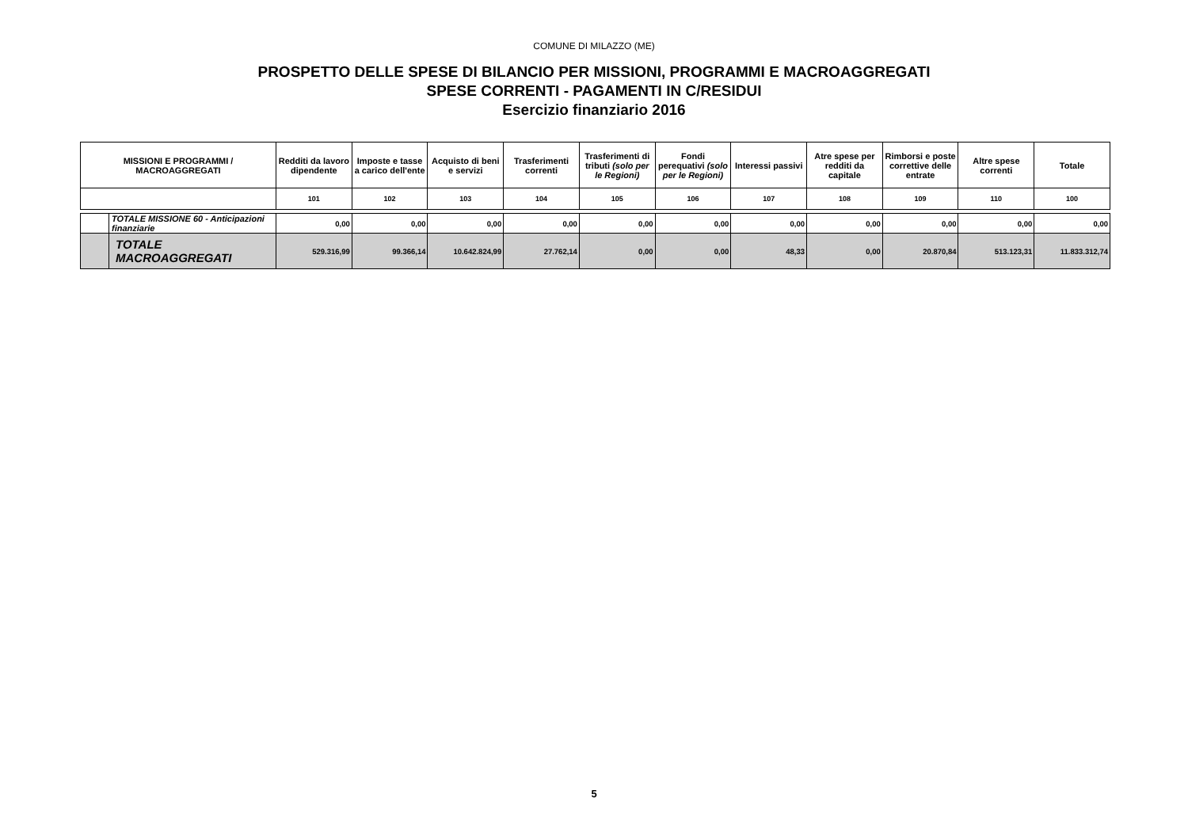COMUNE DI MILAZZO (ME)
PROSPETTO DELLE SPESE DI BILANCIO PER MISSIONI, PROGRAMMI E MACROAGGREGATI
SPESE CORRENTI - PAGAMENTI IN C/RESIDUI
Esercizio finanziario 2016
| MISSIONI E PROGRAMMI / MACROAGGREGATI | | Redditi da lavoro dipendente | Imposte e tasse a carico dell'ente | Acquisto di beni e servizi | Trasferimenti correnti | Trasferimenti di tributi (solo per le Regioni) | Fondi perequativi (solo per le Regioni) | Interessi passivi | Atre spese per redditi da capitale | Rimborsi e poste correttive delle entrate | Altre spese correnti | Totale |
| --- | --- | --- | --- | --- | --- | --- | --- | --- | --- | --- | --- | --- |
| | | 101 | 102 | 103 | 104 | 105 | 106 | 107 | 108 | 109 | 110 | 100 |
| | TOTALE MISSIONE 60 - Anticipazioni finanziarie | 0,00 | 0,00 | 0,00 | 0,00 | 0,00 | 0,00 | 0,00 | 0,00 | 0,00 | 0,00 | 0,00 |
| | TOTALE MACROAGGREGATI | 529.316,99 | 99.366,14 | 10.642.824,99 | 27.762,14 | 0,00 | 0,00 | 48,33 | 0,00 | 20.870,84 | 513.123,31 | 11.833.312,74 |
5